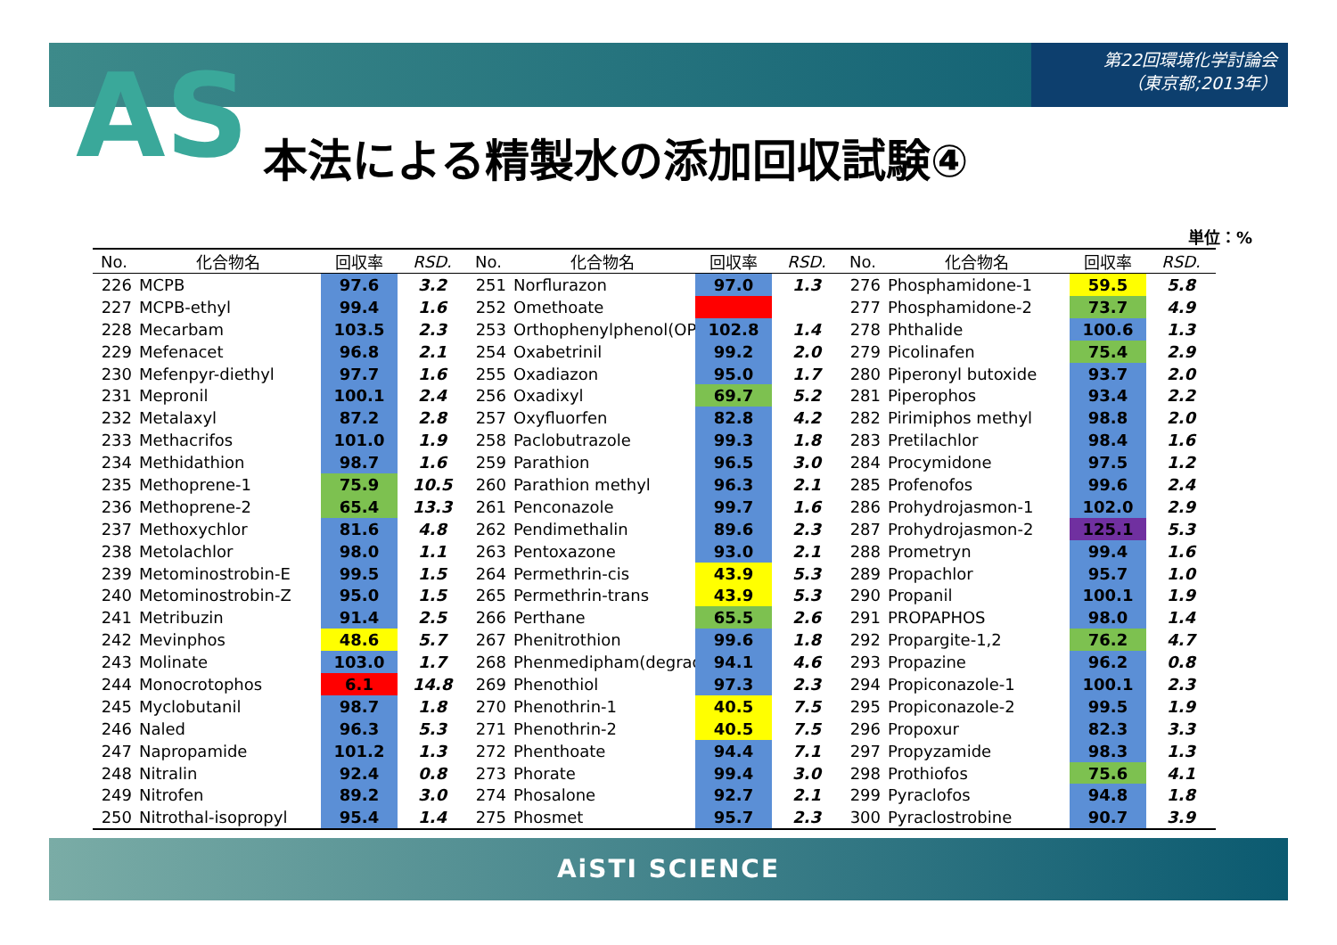第22回環境化学討論会
（東京都;2013年）
AS 本法による精製水の添加回収試験④
単位：%
| No. | 化合物名 | 回収率 | RSD. |
| --- | --- | --- | --- |
| 226 | MCPB | 97.6 | 3.2 |
| 227 | MCPB-ethyl | 99.4 | 1.6 |
| 228 | Mecarbam | 103.5 | 2.3 |
| 229 | Mefenacet | 96.8 | 2.1 |
| 230 | Mefenpyr-diethyl | 97.7 | 1.6 |
| 231 | Mepronil | 100.1 | 2.4 |
| 232 | Metalaxyl | 87.2 | 2.8 |
| 233 | Methacrifos | 101.0 | 1.9 |
| 234 | Methidathion | 98.7 | 1.6 |
| 235 | Methoprene-1 | 75.9 | 10.5 |
| 236 | Methoprene-2 | 65.4 | 13.3 |
| 237 | Methoxychlor | 81.6 | 4.8 |
| 238 | Metolachlor | 98.0 | 1.1 |
| 239 | Metominostrobin-E | 99.5 | 1.5 |
| 240 | Metominostrobin-Z | 95.0 | 1.5 |
| 241 | Metribuzin | 91.4 | 2.5 |
| 242 | Mevinphos | 48.6 | 5.7 |
| 243 | Molinate | 103.0 | 1.7 |
| 244 | Monocrotophos | 6.1 | 14.8 |
| 245 | Myclobutanil | 98.7 | 1.8 |
| 246 | Naled | 96.3 | 5.3 |
| 247 | Napropamide | 101.2 | 1.3 |
| 248 | Nitralin | 92.4 | 0.8 |
| 249 | Nitrofen | 89.2 | 3.0 |
| 250 | Nitrothal-isopropyl | 95.4 | 1.4 |
| No. | 化合物名 | 回収率 | RSD. |
| --- | --- | --- | --- |
| 251 | Norflurazon | 97.0 | 1.3 |
| 252 | Omethoate | | |
| 253 | Orthophenylphenol(OP | 102.8 | 1.4 |
| 254 | Oxabetrinil | 99.2 | 2.0 |
| 255 | Oxadiazon | 95.0 | 1.7 |
| 256 | Oxadixyl | 69.7 | 5.2 |
| 257 | Oxyfluorfen | 82.8 | 4.2 |
| 258 | Paclobutrazole | 99.3 | 1.8 |
| 259 | Parathion | 96.5 | 3.0 |
| 260 | Parathion methyl | 96.3 | 2.1 |
| 261 | Penconazole | 99.7 | 1.6 |
| 262 | Pendimethalin | 89.6 | 2.3 |
| 263 | Pentoxazone | 93.0 | 2.1 |
| 264 | Permethrin-cis | 43.9 | 5.3 |
| 265 | Permethrin-trans | 43.9 | 5.3 |
| 266 | Perthane | 65.5 | 2.6 |
| 267 | Phenitrothion | 99.6 | 1.8 |
| 268 | Phenmedipham(degrada | 94.1 | 4.6 |
| 269 | Phenothiol | 97.3 | 2.3 |
| 270 | Phenothrin-1 | 40.5 | 7.5 |
| 271 | Phenothrin-2 | 40.5 | 7.5 |
| 272 | Phenthoate | 94.4 | 7.1 |
| 273 | Phorate | 99.4 | 3.0 |
| 274 | Phosalone | 92.7 | 2.1 |
| 275 | Phosmet | 95.7 | 2.3 |
| No. | 化合物名 | 回収率 | RSD. |
| --- | --- | --- | --- |
| 276 | Phosphamidone-1 | 59.5 | 5.8 |
| 277 | Phosphamidone-2 | 73.7 | 4.9 |
| 278 | Phthalide | 100.6 | 1.3 |
| 279 | Picolinafen | 75.4 | 2.9 |
| 280 | Piperonyl butoxide | 93.7 | 2.0 |
| 281 | Piperophos | 93.4 | 2.2 |
| 282 | Pirimiphos methyl | 98.8 | 2.0 |
| 283 | Pretilachlor | 98.4 | 1.6 |
| 284 | Procymidone | 97.5 | 1.2 |
| 285 | Profenofos | 99.6 | 2.4 |
| 286 | Prohydrojasmon-1 | 102.0 | 2.9 |
| 287 | Prohydrojasmon-2 | 125.1 | 5.3 |
| 288 | Prometryn | 99.4 | 1.6 |
| 289 | Propachlor | 95.7 | 1.0 |
| 290 | Propanil | 100.1 | 1.9 |
| 291 | PROPAPHOS | 98.0 | 1.4 |
| 292 | Propargite-1,2 | 76.2 | 4.7 |
| 293 | Propazine | 96.2 | 0.8 |
| 294 | Propiconazole-1 | 100.1 | 2.3 |
| 295 | Propiconazole-2 | 99.5 | 1.9 |
| 296 | Propoxur | 82.3 | 3.3 |
| 297 | Propyzamide | 98.3 | 1.3 |
| 298 | Prothiofos | 75.6 | 4.1 |
| 299 | Pyraclofos | 94.8 | 1.8 |
| 300 | Pyraclostrobine | 90.7 | 3.9 |
AiSTI SCIENCE